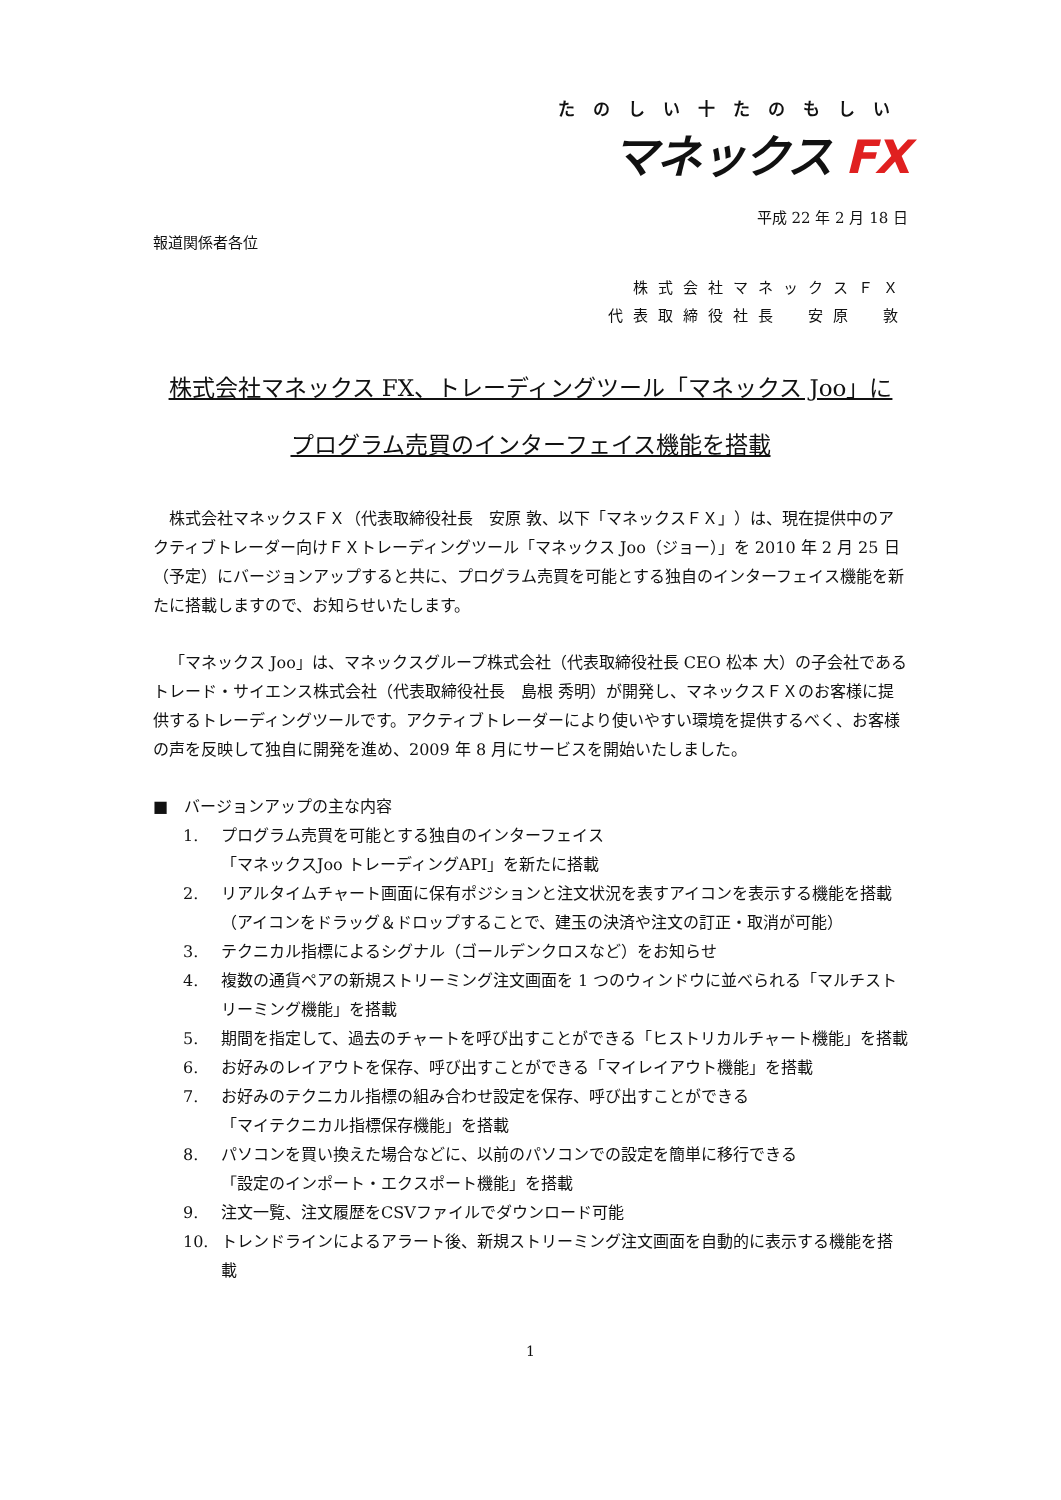たのしい十たのもしい
マネックス FX
平成 22 年 2 月 18 日
報道関係者各位
株式会社マネックスＦＸ
代表取締役社長　安原　敦
株式会社マネックス FX、トレーディングツール「マネックス Joo」に
プログラム売買のインターフェイス機能を搭載
株式会社マネックスＦＸ（代表取締役社長　安原 敦、以下「マネックスＦＸ」）は、現在提供中のアクティブトレーダー向けＦＸトレーディングツール「マネックス Joo（ジョー）」を 2010 年 2 月 25 日（予定）にバージョンアップすると共に、プログラム売買を可能とする独自のインターフェイス機能を新たに搭載しますので、お知らせいたします。
「マネックス Joo」は、マネックスグループ株式会社（代表取締役社長 CEO 松本 大）の子会社であるトレード・サイエンス株式会社（代表取締役社長　島根 秀明）が開発し、マネックスＦＸのお客様に提供するトレーディングツールです。アクティブトレーダーにより使いやすい環境を提供するべく、お客様の声を反映して独自に開発を進め、2009 年 8 月にサービスを開始いたしました。
■　バージョンアップの主な内容
1. プログラム売買を可能とする独自のインターフェイス
「マネックスJoo トレーディングAPI」を新たに搭載
2. リアルタイムチャート画面に保有ポジションと注文状況を表すアイコンを表示する機能を搭載（アイコンをドラッグ＆ドロップすることで、建玉の決済や注文の訂正・取消が可能）
3. テクニカル指標によるシグナル（ゴールデンクロスなど）をお知らせ
4. 複数の通貨ペアの新規ストリーミング注文画面を 1 つのウィンドウに並べられる「マルチストリーミング機能」を搭載
5. 期間を指定して、過去のチャートを呼び出すことができる「ヒストリカルチャート機能」を搭載
6. お好みのレイアウトを保存、呼び出すことができる「マイレイアウト機能」を搭載
7. お好みのテクニカル指標の組み合わせ設定を保存、呼び出すことができる
「マイテクニカル指標保存機能」を搭載
8. パソコンを買い換えた場合などに、以前のパソコンでの設定を簡単に移行できる
「設定のインポート・エクスポート機能」を搭載
9. 注文一覧、注文履歴をCSVファイルでダウンロード可能
10. トレンドラインによるアラート後、新規ストリーミング注文画面を自動的に表示する機能を搭載
1